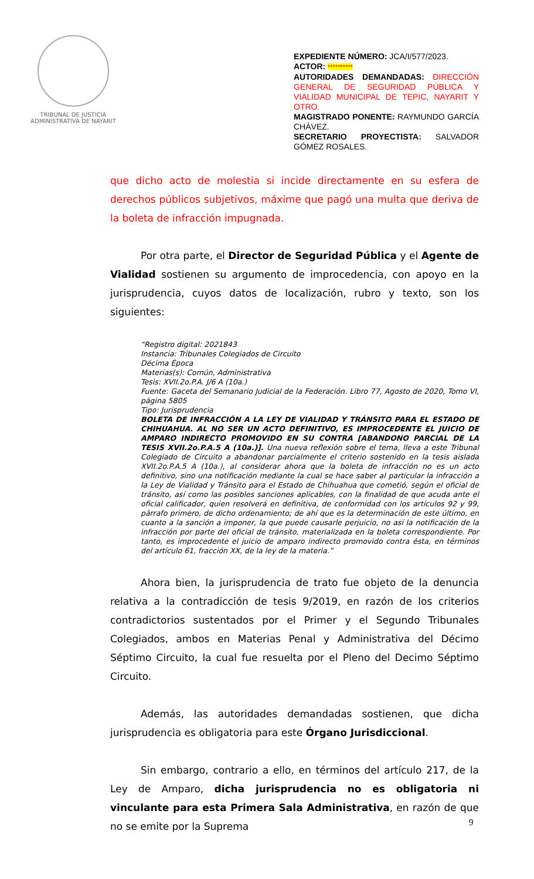TRIBUNAL DE JUSTICIA
ADMINISTRATIVA DE NAYARIT
EXPEDIENTE NÚMERO: JCA/I/577/2023.
ACTOR: **********
AUTORIDADES DEMANDADAS: DIRECCIÓN GENERAL DE SEGURIDAD PÚBLICA Y VIALIDAD MUNICIPAL DE TEPIC, NAYARIT Y OTRO.
MAGISTRADO PONENTE: RAYMUNDO GARCÍA CHÁVEZ.
SECRETARIO PROYECTISTA: SALVADOR GÓMEZ ROSALES.
que dicho acto de molestia si incide directamente en su esfera de derechos públicos subjetivos, máxime que pagó una multa que deriva de la boleta de infracción impugnada.
Por otra parte, el Director de Seguridad Pública y el Agente de Vialidad sostienen su argumento de improcedencia, con apoyo en la jurisprudencia, cuyos datos de localización, rubro y texto, son los siguientes:
“Registro digital: 2021843
Instancia: Tribunales Colegiados de Circuito
Décima Época
Materias(s): Común, Administrativa
Tesis: XVII.2o.P.A. J/6 A (10a.)
Fuente: Gaceta del Semanario Judicial de la Federación. Libro 77, Agosto de 2020, Tomo VI, página 5805
Tipo: Jurisprudencia
BOLETA DE INFRACCIÓN A LA LEY DE VIALIDAD Y TRÁNSITO PARA EL ESTADO DE CHIHUAHUA. AL NO SER UN ACTO DEFINITIVO, ES IMPROCEDENTE EL JUICIO DE AMPARO INDIRECTO PROMOVIDO EN SU CONTRA [ABANDONO PARCIAL DE LA TESIS XVII.2o.P.A.5 A (10a.)]. Una nueva reflexión sobre el tema, lleva a este Tribunal Colegiado de Circuito a abandonar parcialmente el criterio sostenido en la tesis aislada XVII.2o.P.A.5 A (10a.), al considerar ahora que la boleta de infracción no es un acto definitivo, sino una notificación mediante la cual se hace saber al particular la infracción a la Ley de Vialidad y Tránsito para el Estado de Chihuahua que cometió, según el oficial de tránsito, así como las posibles sanciones aplicables, con la finalidad de que acuda ante el oficial calificador, quien resolverá en definitiva, de conformidad con los artículos 92 y 99, párrafo primero, de dicho ordenamiento; de ahí que es la determinación de este último, en cuanto a la sanción a imponer, la que puede causarle perjuicio, no así la notificación de la infracción por parte del oficial de tránsito, materializada en la boleta correspondiente. Por tanto, es improcedente el juicio de amparo indirecto promovido contra ésta, en términos del artículo 61, fracción XX, de la ley de la materia.”
Ahora bien, la jurisprudencia de trato fue objeto de la denuncia relativa a la contradicción de tesis 9/2019, en razón de los criterios contradictorios sustentados por el Primer y el Segundo Tribunales Colegiados, ambos en Materias Penal y Administrativa del Décimo Séptimo Circuito, la cual fue resuelta por el Pleno del Decimo Séptimo Circuito.
Además, las autoridades demandadas sostienen, que dicha jurisprudencia es obligatoria para este Órgano Jurisdiccional.
Sin embargo, contrario a ello, en términos del artículo 217, de la Ley de Amparo, dicha jurisprudencia no es obligatoria ni vinculante para esta Primera Sala Administrativa, en razón de que no se emite por la Suprema
9